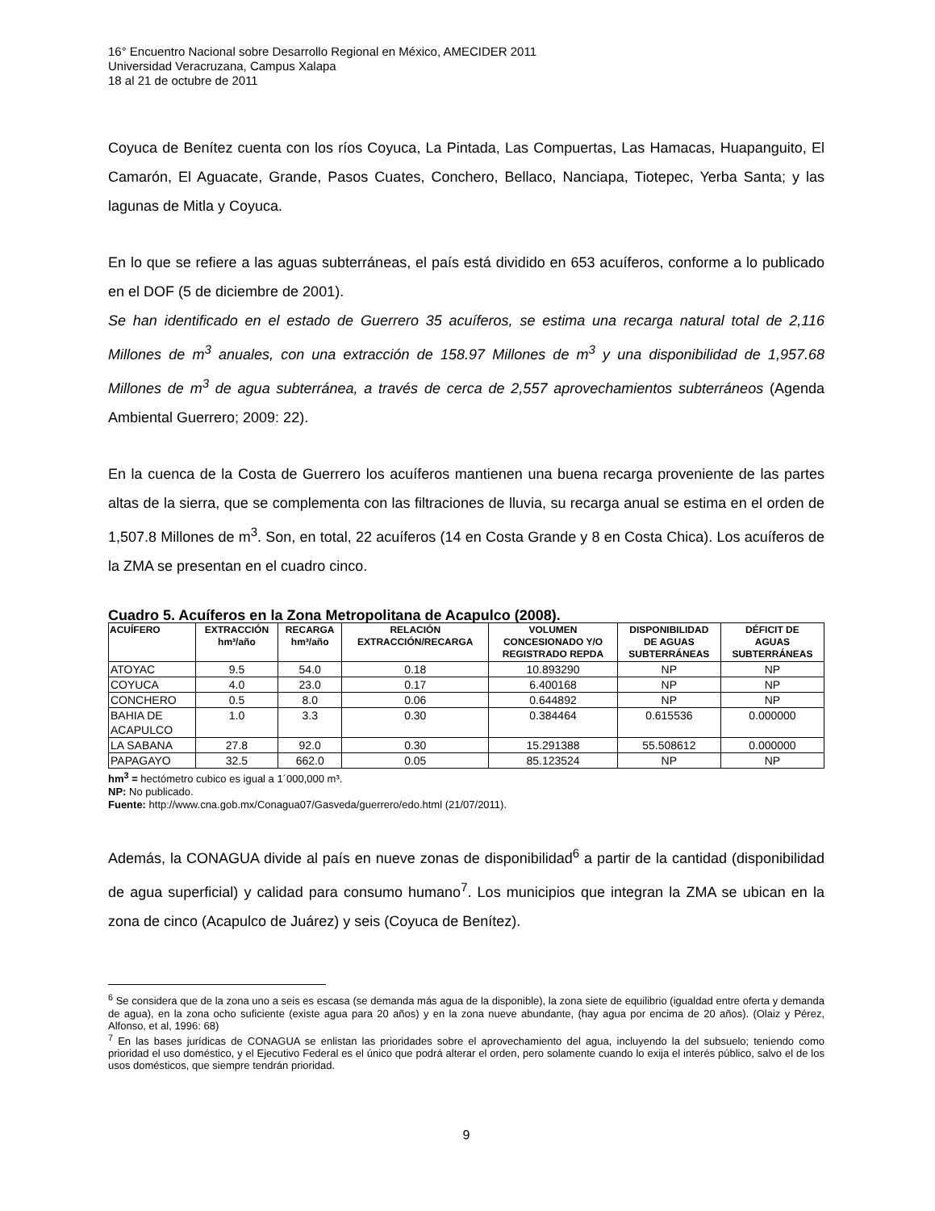16° Encuentro Nacional sobre Desarrollo Regional en México, AMECIDER 2011
Universidad Veracruzana, Campus Xalapa
18 al 21 de octubre de 2011
Coyuca de Benítez cuenta con los ríos Coyuca, La Pintada, Las Compuertas, Las Hamacas, Huapanguito, El Camarón, El Aguacate, Grande, Pasos Cuates, Conchero, Bellaco, Nanciapa, Tiotepec, Yerba Santa; y las lagunas de Mitla y Coyuca.
En lo que se refiere a las aguas subterráneas, el país está dividido en 653 acuíferos, conforme a lo publicado en el DOF (5 de diciembre de 2001).
Se han identificado en el estado de Guerrero 35 acuíferos, se estima una recarga natural total de 2,116 Millones de m<sup>3</sup> anuales, con una extracción de 158.97 Millones de m<sup>3</sup> y una disponibilidad de 1,957.68 Millones de m<sup>3</sup> de agua subterránea, a través de cerca de 2,557 aprovechamientos subterráneos (Agenda Ambiental Guerrero; 2009: 22).
En la cuenca de la Costa de Guerrero los acuíferos mantienen una buena recarga proveniente de las partes altas de la sierra, que se complementa con las filtraciones de lluvia, su recarga anual se estima en el orden de 1,507.8 Millones de m<sup>3</sup>. Son, en total, 22 acuíferos (14 en Costa Grande y 8 en Costa Chica). Los acuíferos de la ZMA se presentan en el cuadro cinco.
Cuadro 5. Acuíferos en la Zona Metropolitana de Acapulco (2008).
| ACUÍFERO | EXTRACCIÓN hm³/año | RECARGA hm³/año | RELACIÓN EXTRACCIÓN/RECARGA | VOLUMEN CONCESIONADO Y/O REGISTRADO REPDA | DISPONIBILIDAD DE AGUAS SUBTERRÁNEAS | DÉFICIT DE AGUAS SUBTERRÁNEAS |
| --- | --- | --- | --- | --- | --- | --- |
| ATOYAC | 9.5 | 54.0 | 0.18 | 10.893290 | NP | NP |
| COYUCA | 4.0 | 23.0 | 0.17 | 6.400168 | NP | NP |
| CONCHERO | 0.5 | 8.0 | 0.06 | 0.644892 | NP | NP |
| BAHIA DE ACAPULCO | 1.0 | 3.3 | 0.30 | 0.384464 | 0.615536 | 0.000000 |
| LA SABANA | 27.8 | 92.0 | 0.30 | 15.291388 | 55.508612 | 0.000000 |
| PAPAGAYO | 32.5 | 662.0 | 0.05 | 85.123524 | NP | NP |
hm<sup>3</sup> = hectómetro cubico es igual a 1´000,000 m³.
NP: No publicado.
Fuente: http://www.cna.gob.mx/Conagua07/Gasveda/guerrero/edo.html (21/07/2011).
Además, la CONAGUA divide al país en nueve zonas de disponibilidad<sup>6</sup> a partir de la cantidad (disponibilidad de agua superficial) y calidad para consumo humano<sup>7</sup>. Los municipios que integran la ZMA se ubican en la zona de cinco (Acapulco de Juárez) y seis (Coyuca de Benítez).
<sup>6</sup> Se considera que de la zona uno a seis es escasa (se demanda más agua de la disponible), la zona siete de equilibrio (igualdad entre oferta y demanda de agua), en la zona ocho suficiente (existe agua para 20 años) y en la zona nueve abundante, (hay agua por encima de 20 años). (Olaiz y Pérez, Alfonso, et al, 1996: 68)
<sup>7</sup> En las bases jurídicas de CONAGUA se enlistan las prioridades sobre el aprovechamiento del agua, incluyendo la del subsuelo; teniendo como prioridad el uso doméstico, y el Ejecutivo Federal es el único que podrá alterar el orden, pero solamente cuando lo exija el interés público, salvo el de los usos domésticos, que siempre tendrán prioridad.
9